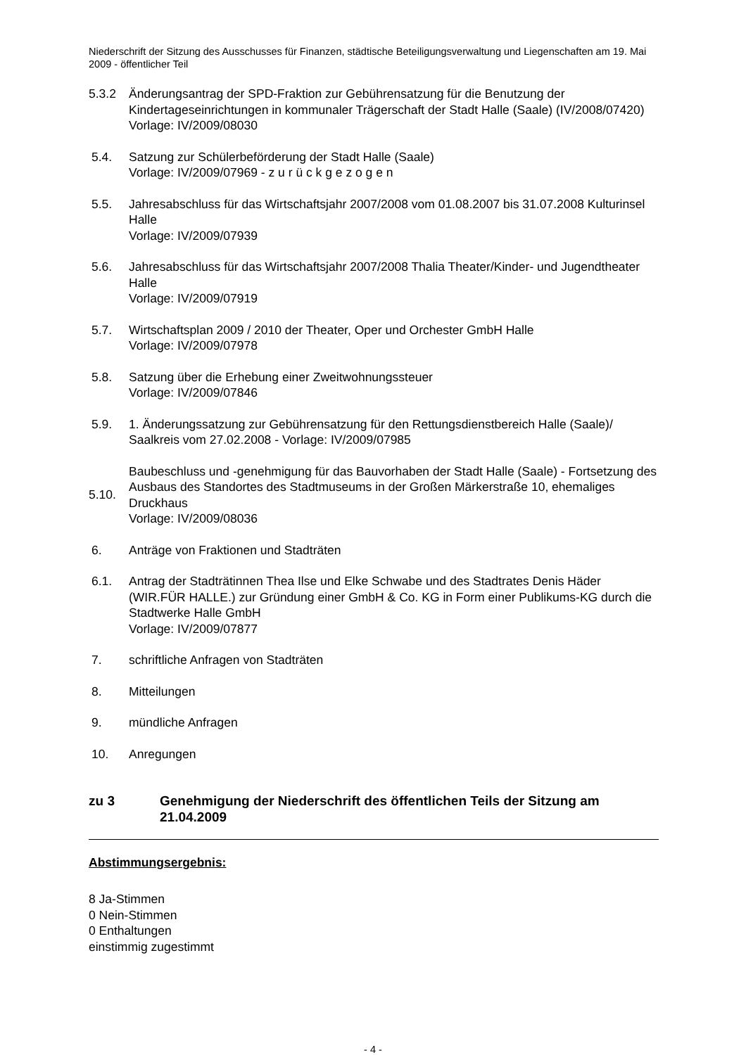Niederschrift der Sitzung des Ausschusses für Finanzen, städtische Beteiligungsverwaltung und Liegenschaften am 19. Mai 2009 - öffentlicher Teil
5.3.2 Änderungsantrag der SPD-Fraktion zur Gebührensatzung für die Benutzung der Kindertageseinrichtungen in kommunaler Trägerschaft der Stadt Halle (Saale) (IV/2008/07420)
Vorlage: IV/2009/08030
5.4. Satzung zur Schülerbeförderung der Stadt Halle (Saale)
Vorlage: IV/2009/07969 - z u r ü c k g e z o g e n
5.5. Jahresabschluss für das Wirtschaftsjahr 2007/2008 vom 01.08.2007 bis 31.07.2008 Kulturinsel Halle
Vorlage: IV/2009/07939
5.6. Jahresabschluss für das Wirtschaftsjahr 2007/2008 Thalia Theater/Kinder- und Jugendtheater Halle
Vorlage: IV/2009/07919
5.7. Wirtschaftsplan 2009 / 2010 der Theater, Oper und Orchester GmbH Halle
Vorlage: IV/2009/07978
5.8. Satzung über die Erhebung einer Zweitwohnungssteuer
Vorlage: IV/2009/07846
5.9. 1. Änderungssatzung zur Gebührensatzung für den Rettungsdienstbereich Halle (Saale)/ Saalkreis vom 27.02.2008 - Vorlage: IV/2009/07985
5.10. Baubeschluss und -genehmigung für das Bauvorhaben der Stadt Halle (Saale) - Fortsetzung des Ausbaus des Standortes des Stadtmuseums in der Großen Märkerstraße 10, ehemaliges Druckhaus
Vorlage: IV/2009/08036
6. Anträge von Fraktionen und Stadträten
6.1. Antrag der Stadträtinnen Thea Ilse und Elke Schwabe und des Stadtrates Denis Häder (WIR.FÜR HALLE.) zur Gründung einer GmbH & Co. KG in Form einer Publikums-KG durch die Stadtwerke Halle GmbH
Vorlage: IV/2009/07877
7. schriftliche Anfragen von Stadträten
8. Mitteilungen
9. mündliche Anfragen
10. Anregungen
zu 3 Genehmigung der Niederschrift des öffentlichen Teils der Sitzung am 21.04.2009
Abstimmungsergebnis:
8 Ja-Stimmen
0 Nein-Stimmen
0 Enthaltungen
einstimmig zugestimmt
- 4 -